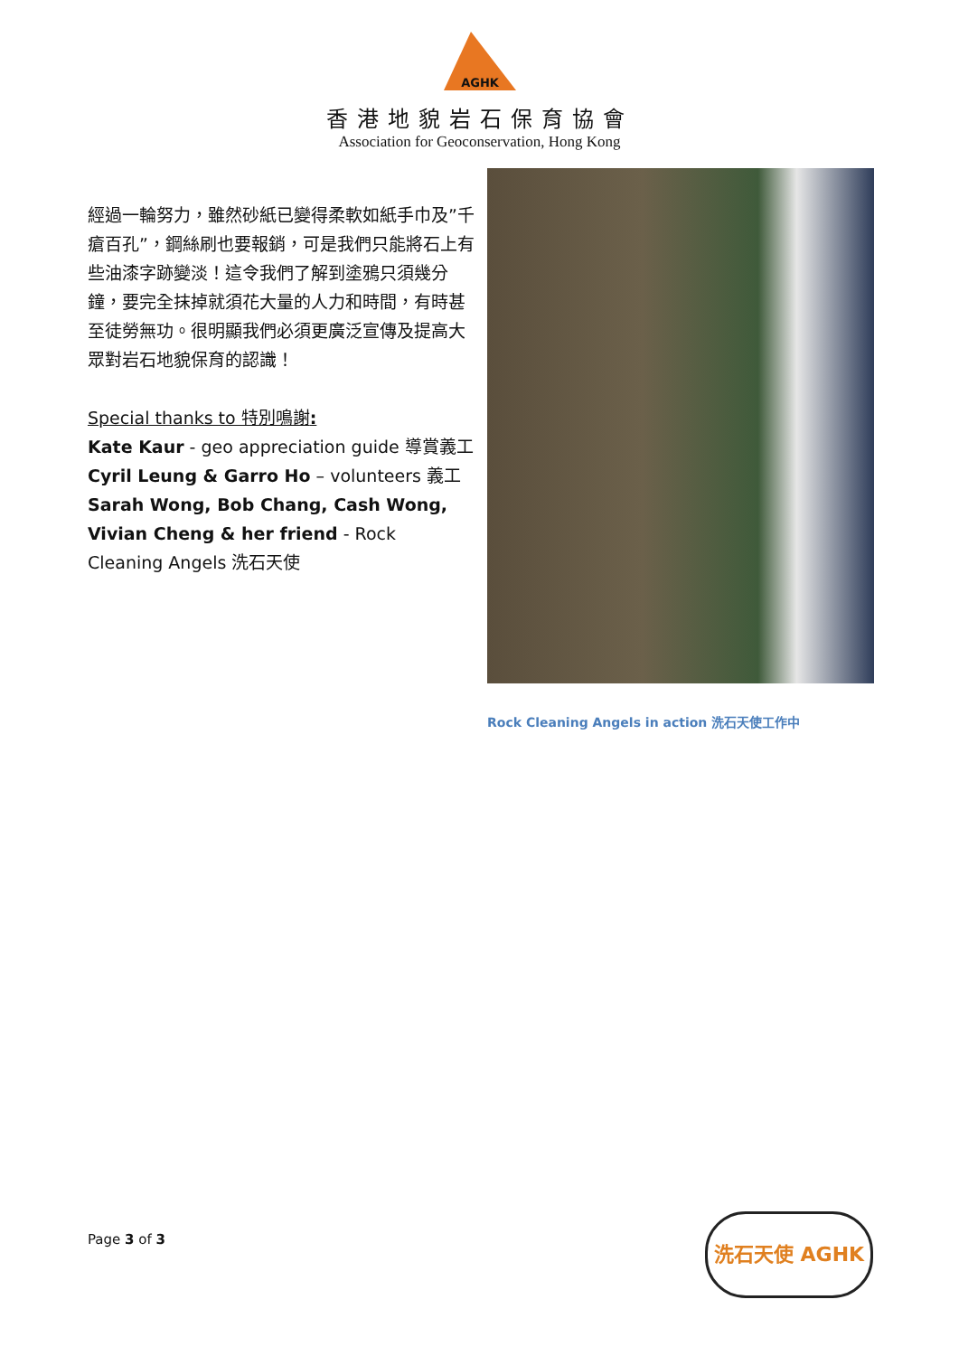AGHK
香港地貌岩石保育協會
Association for Geoconservation, Hong Kong
經過一輪努力，雖然砂紙已變得柔軟如紙手巾及”千瘡百孔”，鋼絲刷也要報銷，可是我們只能將石上有些油漆字跡變淡！這令我們了解到塗鴉只須幾分鐘，要完全抹掉就須花大量的人力和時間，有時甚至徒勞無功。很明顯我們必須更廣泛宣傳及提高大眾對岩石地貌保育的認識！
Special thanks to 特別鳴謝:
Kate Kaur - geo appreciation guide 導賞義工
Cyril Leung & Garro Ho – volunteers 義工
Sarah Wong, Bob Chang, Cash Wong, Vivian Cheng & her friend - Rock Cleaning Angels 洗石天使
Rock Cleaning Angels in action 洗石天使工作中
Page 3 of 3
洗石天使 AGHK